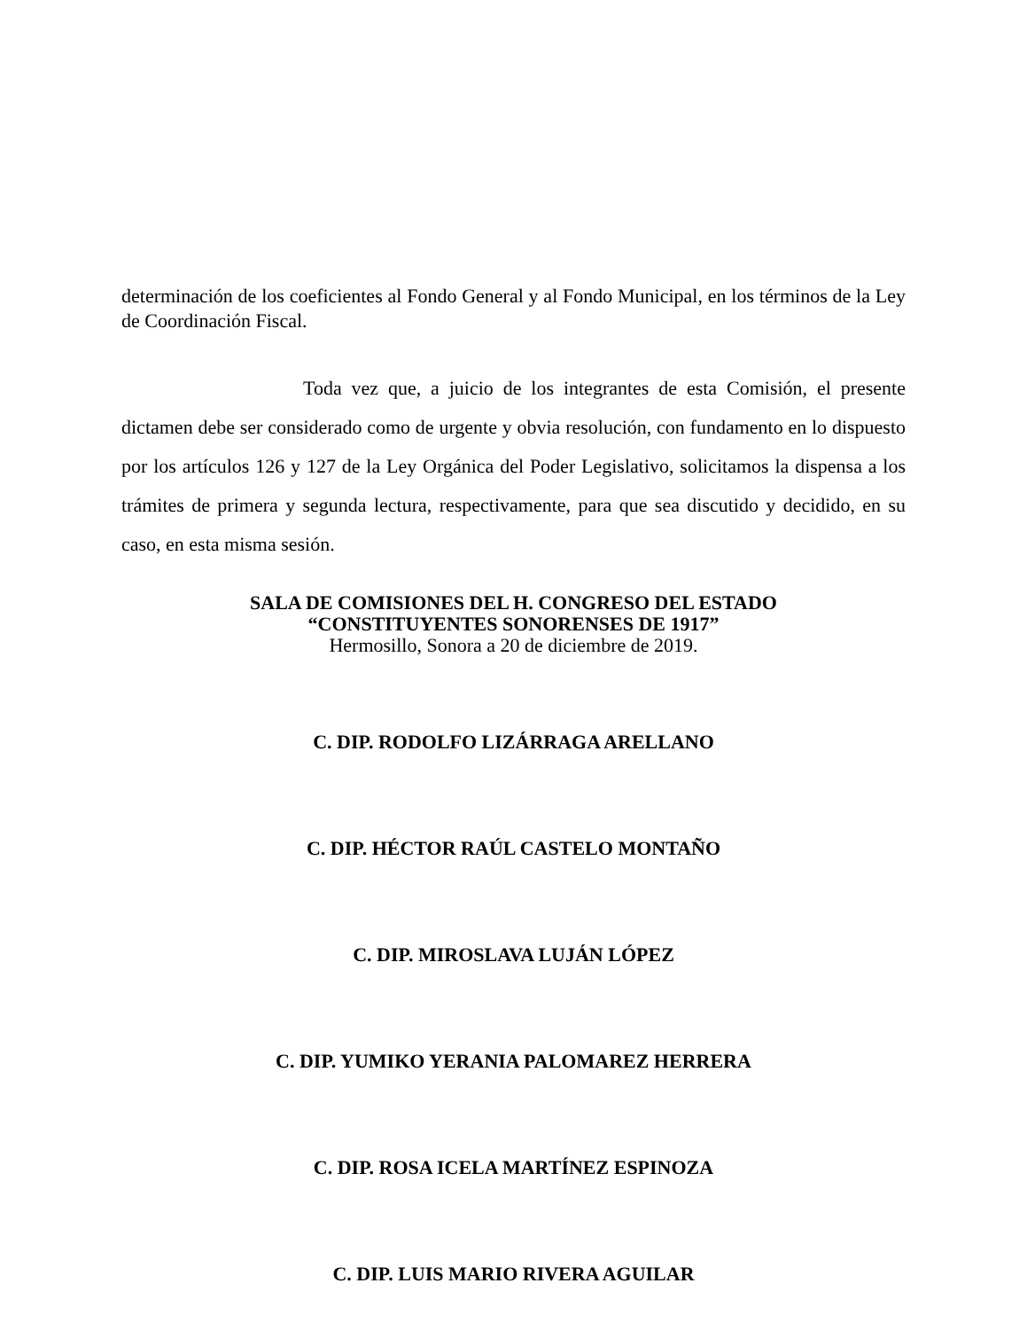determinación de los coeficientes al Fondo General y al Fondo Municipal, en los términos de la Ley de Coordinación Fiscal.
Toda vez que, a juicio de los integrantes de esta Comisión, el presente dictamen debe ser considerado como de urgente y obvia resolución, con fundamento en lo dispuesto por los artículos 126 y 127 de la Ley Orgánica del Poder Legislativo, solicitamos la dispensa a los trámites de primera y segunda lectura, respectivamente, para que sea discutido y decidido, en su caso, en esta misma sesión.
SALA DE COMISIONES DEL H. CONGRESO DEL ESTADO
“CONSTITUYENTES SONORENSES DE 1917”
Hermosillo, Sonora a 20 de diciembre de 2019.
C. DIP. RODOLFO LIZÁRRAGA ARELLANO
C. DIP. HÉCTOR RAÚL CASTELO MONTAÑO
C. DIP. MIROSLAVA LUJÁN LÓPEZ
C. DIP. YUMIKO YERANIA PALOMAREZ HERRERA
C. DIP. ROSA ICELA MARTÍNEZ ESPINOZA
C. DIP. LUIS MARIO RIVERA AGUILAR